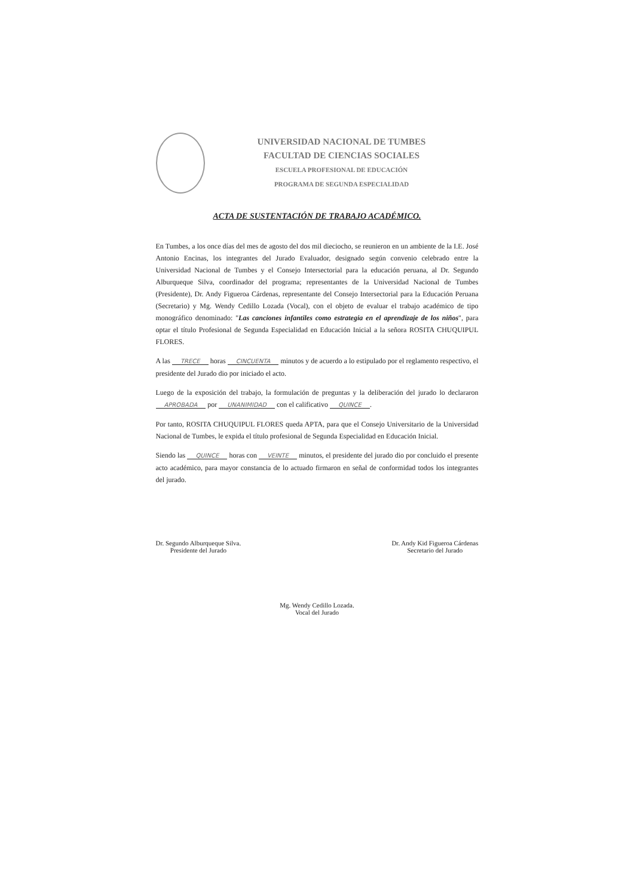UNIVERSIDAD NACIONAL DE TUMBES
FACULTAD DE CIENCIAS SOCIALES
ESCUELA PROFESIONAL DE EDUCACIÓN
PROGRAMA DE SEGUNDA ESPECIALIDAD
ACTA DE SUSTENTACIÓN DE TRABAJO ACADÉMICO.
En Tumbes, a los once días del mes de agosto del dos mil dieciocho, se reunieron en un ambiente de la I.E. José Antonio Encinas, los integrantes del Jurado Evaluador, designado según convenio celebrado entre la Universidad Nacional de Tumbes y el Consejo Intersectorial para la educación peruana, al Dr. Segundo Alburqueque Silva, coordinador del programa; representantes de la Universidad Nacional de Tumbes (Presidente), Dr. Andy Figueroa Cárdenas, representante del Consejo Intersectorial para la Educación Peruana (Secretario) y Mg. Wendy Cedillo Lozada (Vocal), con el objeto de evaluar el trabajo académico de tipo monográfico denominado: "Las canciones infantiles como estrategia en el aprendizaje de los niños", para optar el título Profesional de Segunda Especialidad en Educación Inicial a la señora ROSITA CHUQUIPUL FLORES.
A las TRECE horas CINCUENTA minutos y de acuerdo a lo estipulado por el reglamento respectivo, el presidente del Jurado dio por iniciado el acto.
Luego de la exposición del trabajo, la formulación de preguntas y la deliberación del jurado lo declararon APROBADA por UNANIMIDAD con el calificativo QUINCE.
Por tanto, ROSITA CHUQUIPUL FLORES queda APTA, para que el Consejo Universitario de la Universidad Nacional de Tumbes, le expida el título profesional de Segunda Especialidad en Educación Inicial.
Siendo las QUINCE horas con VEINTE minutos, el presidente del jurado dio por concluido el presente acto académico, para mayor constancia de lo actuado firmaron en señal de conformidad todos los integrantes del jurado.
Dr. Segundo Alburqueque Silva.
Presidente del Jurado
Dr. Andy Kid Figueroa Cárdenas
Secretario del Jurado
Mg. Wendy Cedillo Lozada.
Vocal del Jurado